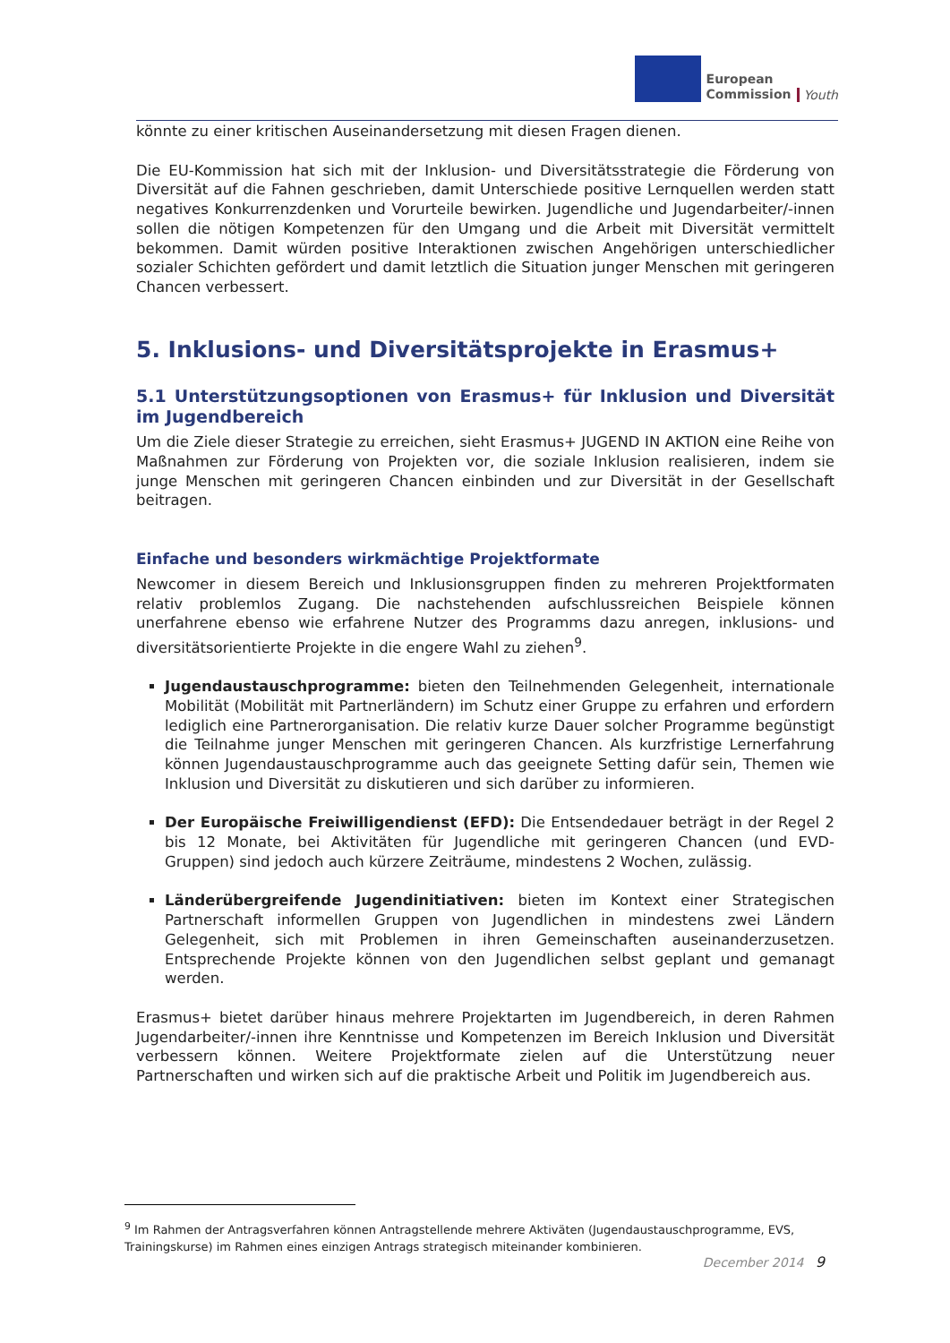European
Commission
Youth
könnte zu einer kritischen Auseinandersetzung mit diesen Fragen dienen.
Die EU-Kommission hat sich mit der Inklusion- und Diversitätsstrategie die Förderung von Diversität auf die Fahnen geschrieben, damit Unterschiede positive Lernquellen werden statt negatives Konkurrenzdenken und Vorurteile bewirken. Jugendliche und Jugendarbeiter/-innen sollen die nötigen Kompetenzen für den Umgang und die Arbeit mit Diversität vermittelt bekommen. Damit würden positive Interaktionen zwischen Angehörigen unterschiedlicher sozialer Schichten gefördert und damit letztlich die Situation junger Menschen mit geringeren Chancen verbessert.
5. Inklusions- und Diversitätsprojekte in Erasmus+
5.1 Unterstützungsoptionen von Erasmus+ für Inklusion und Diversität im Jugendbereich
Um die Ziele dieser Strategie zu erreichen, sieht Erasmus+ JUGEND IN AKTION eine Reihe von Maßnahmen zur Förderung von Projekten vor, die soziale Inklusion realisieren, indem sie junge Menschen mit geringeren Chancen einbinden und zur Diversität in der Gesellschaft beitragen.
Einfache und besonders wirkmächtige Projektformate
Newcomer in diesem Bereich und Inklusionsgruppen finden zu mehreren Projektformaten relativ problemlos Zugang. Die nachstehenden aufschlussreichen Beispiele können unerfahrene ebenso wie erfahrene Nutzer des Programms dazu anregen, inklusions- und diversitätsorientierte Projekte in die engere Wahl zu ziehen<sup>9</sup>.
Jugendaustauschprogramme: bieten den Teilnehmenden Gelegenheit, internationale Mobilität (Mobilität mit Partnerländern) im Schutz einer Gruppe zu erfahren und erfordern lediglich eine Partnerorganisation. Die relativ kurze Dauer solcher Programme begünstigt die Teilnahme junger Menschen mit geringeren Chancen. Als kurzfristige Lernerfahrung können Jugendaustauschprogramme auch das geeignete Setting dafür sein, Themen wie Inklusion und Diversität zu diskutieren und sich darüber zu informieren.
Der Europäische Freiwilligendienst (EFD): Die Entsendedauer beträgt in der Regel 2 bis 12 Monate, bei Aktivitäten für Jugendliche mit geringeren Chancen (und EVD-Gruppen) sind jedoch auch kürzere Zeiträume, mindestens 2 Wochen, zulässig.
Länderübergreifende Jugendinitiativen: bieten im Kontext einer Strategischen Partnerschaft informellen Gruppen von Jugendlichen in mindestens zwei Ländern Gelegenheit, sich mit Problemen in ihren Gemeinschaften auseinanderzusetzen. Entsprechende Projekte können von den Jugendlichen selbst geplant und gemanagt werden.
Erasmus+ bietet darüber hinaus mehrere Projektarten im Jugendbereich, in deren Rahmen Jugendarbeiter/-innen ihre Kenntnisse und Kompetenzen im Bereich Inklusion und Diversität verbessern können. Weitere Projektformate zielen auf die Unterstützung neuer Partnerschaften und wirken sich auf die praktische Arbeit und Politik im Jugendbereich aus.
<sup>9</sup> Im Rahmen der Antragsverfahren können Antragstellende mehrere Aktiväten (Jugendaustauschprogramme, EVS, Trainingskurse) im Rahmen eines einzigen Antrags strategisch miteinander kombinieren.
December 2014 9